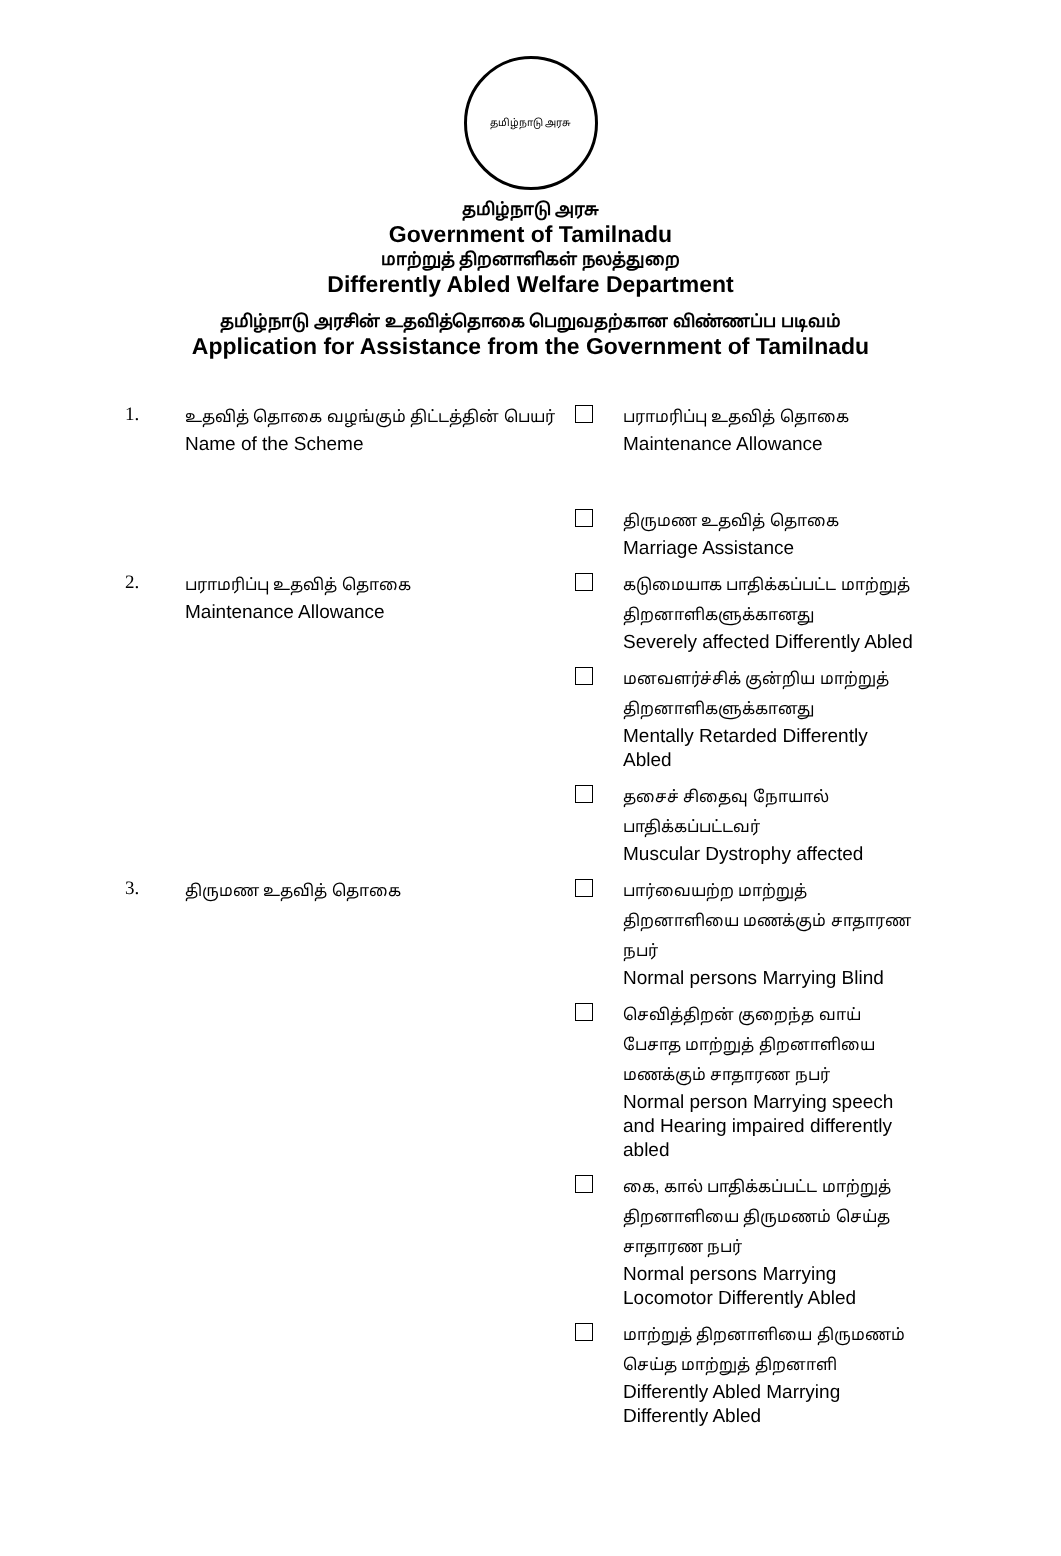தமிழ்நாடு அரசு
தமிழ்நாடு அரசு
Government of Tamilnadu
மாற்றுத் திறனாளிகள் நலத்துறை
Differently Abled Welfare Department
தமிழ்நாடு அரசின் உதவித்தொகை பெறுவதற்கான விண்ணப்ப படிவம்
Application for Assistance from the Government of Tamilnadu
1.
உதவித் தொகை வழங்கும் திட்டத்தின் பெயர்
Name of the Scheme
பராமரிப்பு உதவித் தொகை
Maintenance Allowance
திருமண உதவித் தொகை
Marriage Assistance
2.
பராமரிப்பு உதவித் தொகை
Maintenance Allowance
கடுமையாக பாதிக்கப்பட்ட மாற்றுத் திறனாளிகளுக்கானது
Severely affected Differently Abled
மனவளர்ச்சிக் குன்றிய மாற்றுத் திறனாளிகளுக்கானது
Mentally Retarded Differently Abled
தசைச் சிதைவு நோயால் பாதிக்கப்பட்டவர்
Muscular Dystrophy affected
3.
திருமண உதவித் தொகை பார்வையற்ற மாற்றுத் திறனாளியை மணக்கும் சாதாரண நபர்
Normal persons Marrying Blind
செவித்திறன் குறைந்த வாய் பேசாத மாற்றுத் திறனாளியை மணக்கும் சாதாரண நபர்
Normal person Marrying speech and Hearing impaired differently abled
கை, கால் பாதிக்கப்பட்ட மாற்றுத் திறனாளியை திருமணம் செய்த சாதாரண நபர்
Normal persons Marrying Locomotor Differently Abled
மாற்றுத் திறனாளியை திருமணம் செய்த மாற்றுத் திறனாளி
Differently Abled Marrying Differently Abled